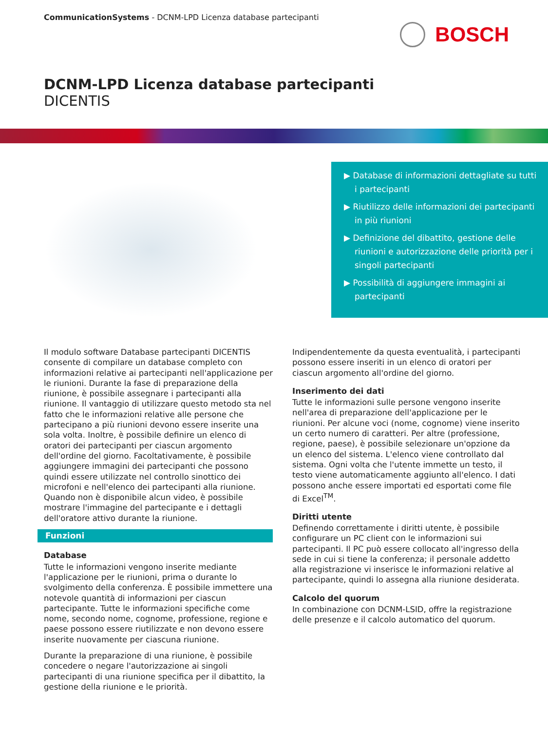CommunicationSystems - DCNM-LPD Licenza database partecipanti
BOSCH
DCNM-LPD Licenza database partecipanti
DICENTIS
▶ Database di informazioni dettagliate su tutti i partecipanti
▶ Riutilizzo delle informazioni dei partecipanti in più riunioni
▶ Definizione del dibattito, gestione delle riunioni e autorizzazione delle priorità per i singoli partecipanti
▶ Possibilità di aggiungere immagini ai partecipanti
Il modulo software Database partecipanti DICENTIS consente di compilare un database completo con informazioni relative ai partecipanti nell'applicazione per le riunioni. Durante la fase di preparazione della riunione, è possibile assegnare i partecipanti alla riunione. Il vantaggio di utilizzare questo metodo sta nel fatto che le informazioni relative alle persone che partecipano a più riunioni devono essere inserite una sola volta. Inoltre, è possibile definire un elenco di oratori dei partecipanti per ciascun argomento dell'ordine del giorno. Facoltativamente, è possibile aggiungere immagini dei partecipanti che possono quindi essere utilizzate nel controllo sinottico dei microfoni e nell'elenco dei partecipanti alla riunione. Quando non è disponibile alcun video, è possibile mostrare l'immagine del partecipante e i dettagli dell'oratore attivo durante la riunione.
Funzioni
Database
Tutte le informazioni vengono inserite mediante l'applicazione per le riunioni, prima o durante lo svolgimento della conferenza. È possibile immettere una notevole quantità di informazioni per ciascun partecipante. Tutte le informazioni specifiche come nome, secondo nome, cognome, professione, regione e paese possono essere riutilizzate e non devono essere inserite nuovamente per ciascuna riunione.
Durante la preparazione di una riunione, è possibile concedere o negare l'autorizzazione ai singoli partecipanti di una riunione specifica per il dibattito, la gestione della riunione e le priorità.
Indipendentemente da questa eventualità, i partecipanti possono essere inseriti in un elenco di oratori per ciascun argomento all'ordine del giorno.
Inserimento dei dati
Tutte le informazioni sulle persone vengono inserite nell'area di preparazione dell'applicazione per le riunioni. Per alcune voci (nome, cognome) viene inserito un certo numero di caratteri. Per altre (professione, regione, paese), è possibile selezionare un'opzione da un elenco del sistema. L'elenco viene controllato dal sistema. Ogni volta che l'utente immette un testo, il testo viene automaticamente aggiunto all'elenco. I dati possono anche essere importati ed esportati come file di Excel<sup>TM</sup>.
Diritti utente
Definendo correttamente i diritti utente, è possibile configurare un PC client con le informazioni sui partecipanti. Il PC può essere collocato all'ingresso della sede in cui si tiene la conferenza; il personale addetto alla registrazione vi inserisce le informazioni relative al partecipante, quindi lo assegna alla riunione desiderata.
Calcolo del quorum
In combinazione con DCNM-LSID, offre la registrazione delle presenze e il calcolo automatico del quorum.